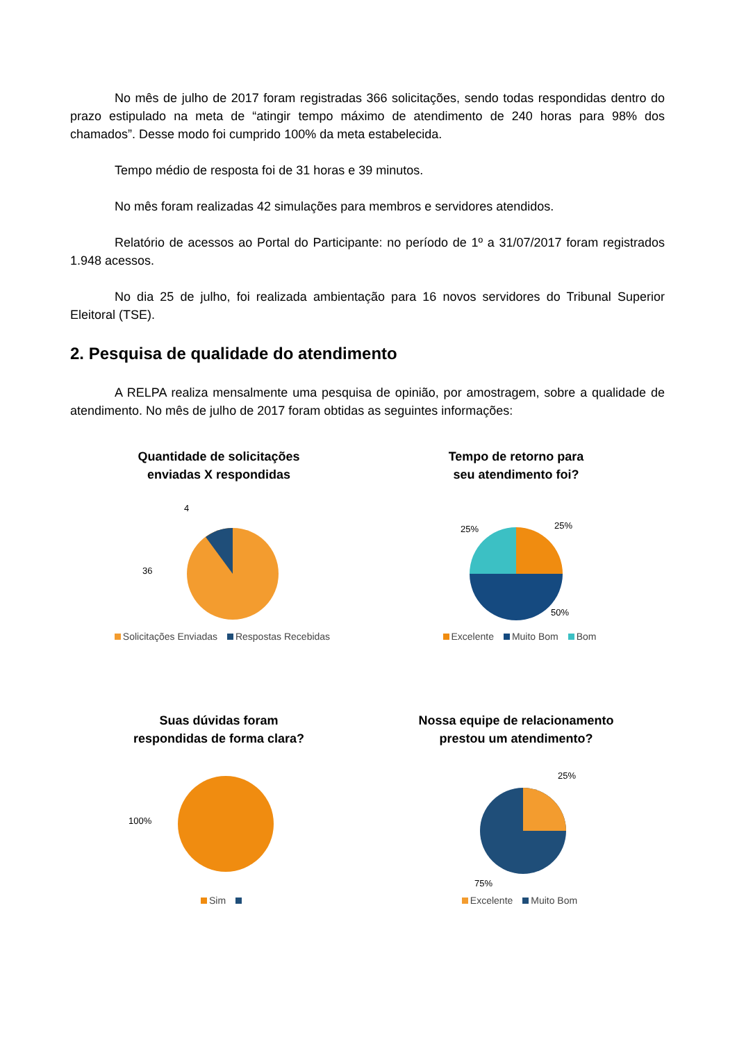No mês de julho de 2017 foram registradas 366 solicitações, sendo todas respondidas dentro do prazo estipulado na meta de “atingir tempo máximo de atendimento de 240 horas para 98% dos chamados”. Desse modo foi cumprido 100% da meta estabelecida.
Tempo médio de resposta foi de 31 horas e 39 minutos.
No mês foram realizadas 42 simulações para membros e servidores atendidos.
Relatório de acessos ao Portal do Participante: no período de 1º a 31/07/2017 foram registrados 1.948 acessos.
No dia 25 de julho, foi realizada ambientação para 16 novos servidores do Tribunal Superior Eleitoral (TSE).
2. Pesquisa de qualidade do atendimento
A RELPA realiza mensalmente uma pesquisa de opinião, por amostragem, sobre a qualidade de atendimento. No mês de julho de 2017 foram obtidas as seguintes informações:
Quantidade de solicitações
enviadas X respondidas
4
36
Solicitações Enviadas Respostas Recebidas
Tempo de retorno para
seu atendimento foi?
25%
25%
50%
Excelente Muito Bom Bom
Suas dúvidas foram
respondidas de forma clara?
100%
Sim
Nossa equipe de relacionamento
prestou um atendimento?
25%
75%
Excelente Muito Bom